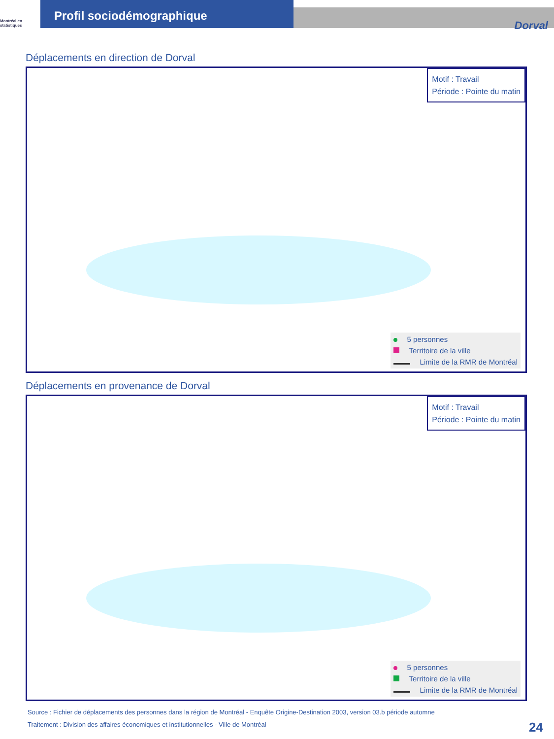Montréal en statistiques
Profil sociodémographique
Dorval
Déplacements en direction de Dorval
Motif : Travail
Période : Pointe du matin
5 personnes
Territoire de la ville
Limite de la RMR de Montréal
Déplacements en provenance de Dorval
Motif : Travail
Période : Pointe du matin
5 personnes
Territoire de la ville
Limite de la RMR de Montréal
Source : Fichier de déplacements des personnes dans la région de Montréal - Enquête Origine-Destination 2003, version 03.b période automne
Traitement : Division des affaires économiques et institutionnelles - Ville de Montréal
24